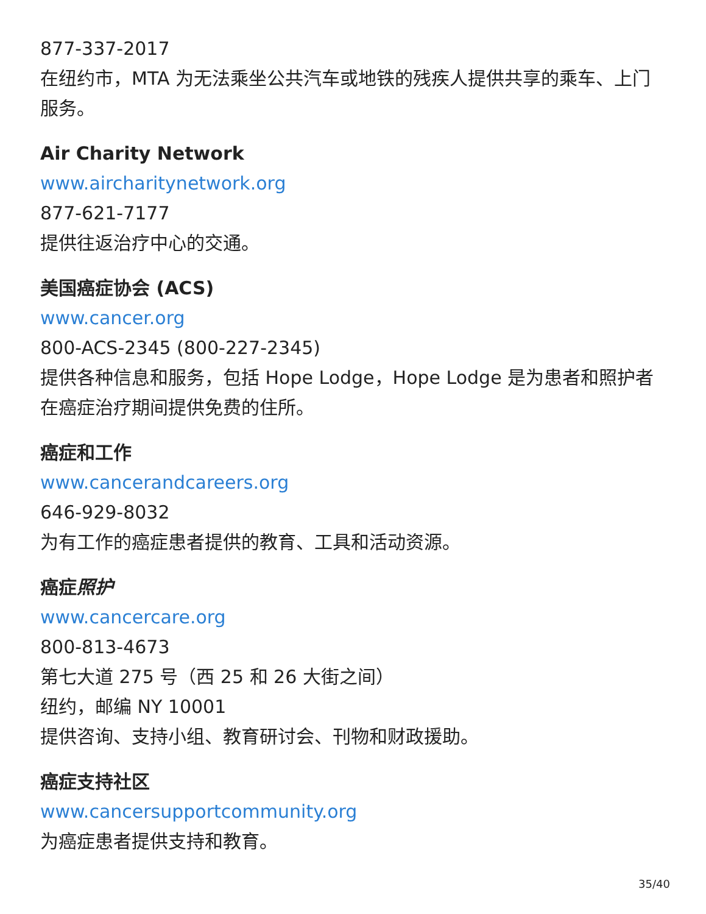877-337-2017
在纽约市，MTA 为无法乘坐公共汽车或地铁的残疾人提供共享的乘车、上门服务。
Air Charity Network
www.aircharitynetwork.org
877-621-7177
提供往返治疗中心的交通。
美国癌症协会 (ACS)
www.cancer.org
800-ACS-2345 (800-227-2345)
提供各种信息和服务，包括 Hope Lodge，Hope Lodge 是为患者和照护者在癌症治疗期间提供免费的住所。
癌症和工作
www.cancerandcareers.org
646-929-8032
为有工作的癌症患者提供的教育、工具和活动资源。
癌症照护
www.cancercare.org
800-813-4673
第七大道 275 号（西 25 和 26 大街之间）
纽约，邮编 NY 10001
提供咨询、支持小组、教育研讨会、刊物和财政援助。
癌症支持社区
www.cancersupportcommunity.org
为癌症患者提供支持和教育。
35/40